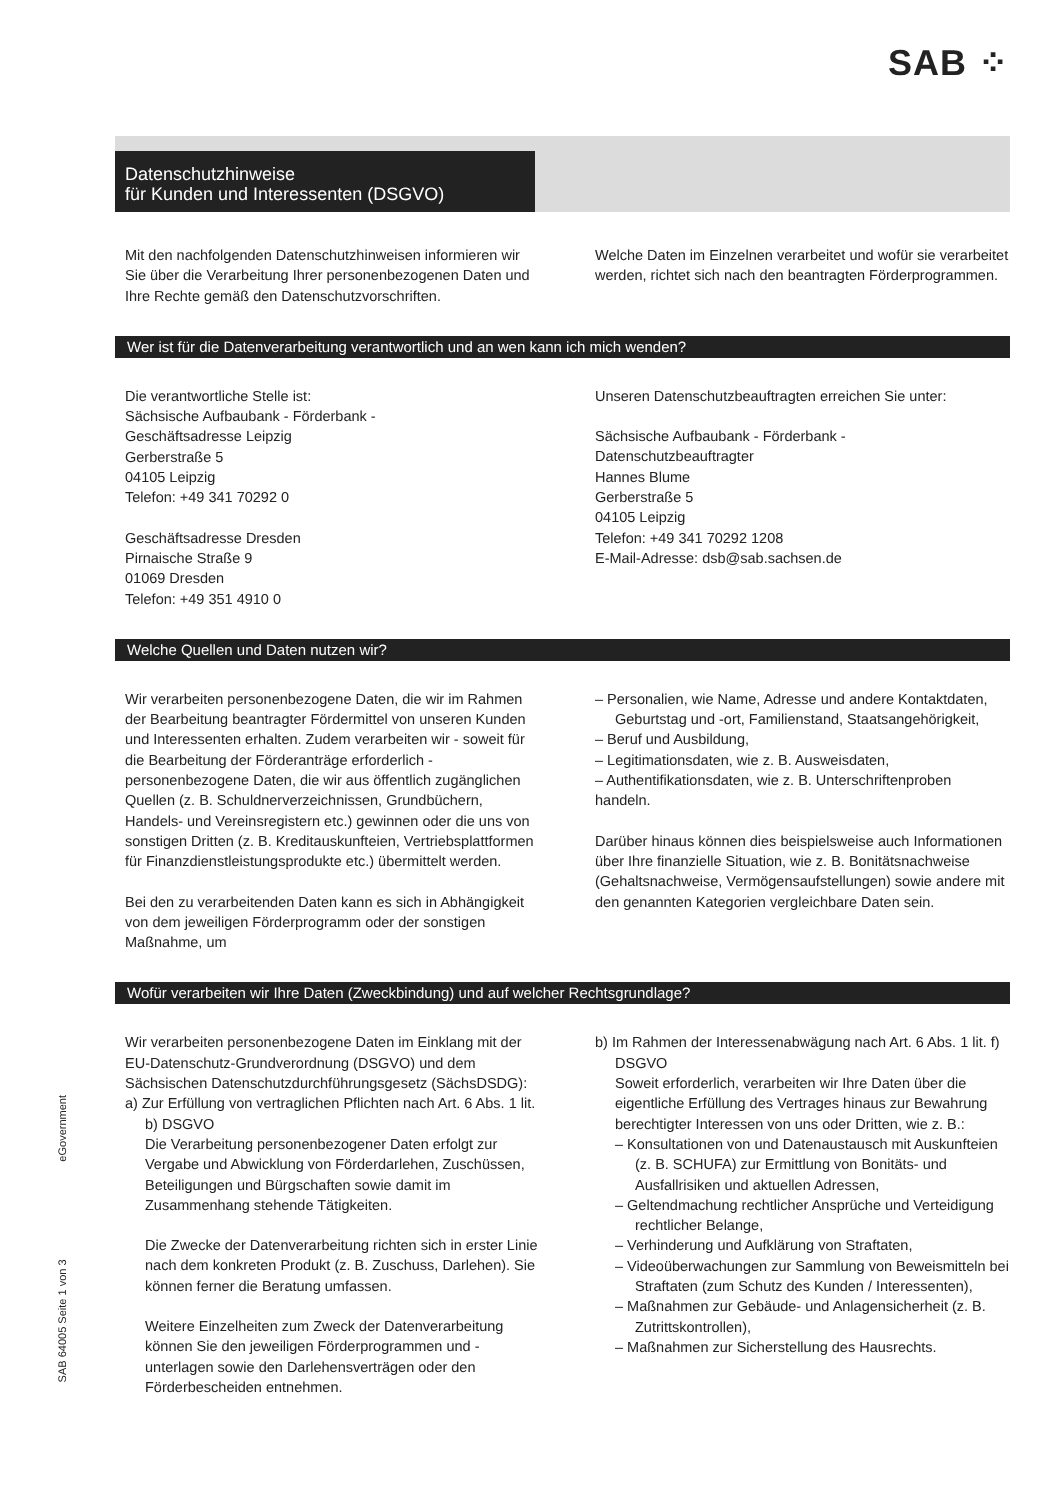SAB ⁘
Datenschutzhinweise
für Kunden und Interessenten (DSGVO)
Mit den nachfolgenden Datenschutzhinweisen informieren wir Sie über die Verarbeitung Ihrer personenbezogenen Daten und Ihre Rechte gemäß den Datenschutzvorschriften.
Welche Daten im Einzelnen verarbeitet und wofür sie verarbeitet werden, richtet sich nach den beantragten Förderprogrammen.
Wer ist für die Datenverarbeitung verantwortlich und an wen kann ich mich wenden?
Die verantwortliche Stelle ist:
Sächsische Aufbaubank - Förderbank -
Geschäftsadresse Leipzig
Gerberstraße 5
04105 Leipzig
Telefon: +49 341 70292 0
Geschäftsadresse Dresden
Pirnaische Straße 9
01069 Dresden
Telefon: +49 351 4910 0
Unseren Datenschutzbeauftragten erreichen Sie unter:
Sächsische Aufbaubank - Förderbank -
Datenschutzbeauftragter
Hannes Blume
Gerberstraße 5
04105 Leipzig
Telefon: +49 341 70292 1208
E-Mail-Adresse: dsb@sab.sachsen.de
Welche Quellen und Daten nutzen wir?
Wir verarbeiten personenbezogene Daten, die wir im Rahmen der Bearbeitung beantragter Fördermittel von unseren Kunden und Interessenten erhalten. Zudem verarbeiten wir - soweit für die Bearbeitung der Förderanträge erforderlich - personenbezogene Daten, die wir aus öffentlich zugänglichen Quellen (z. B. Schuldnerverzeichnissen, Grundbüchern, Handels- und Vereinsregistern etc.) gewinnen oder die uns von sonstigen Dritten (z. B. Kreditauskunfteien, Vertriebsplattformen für Finanzdienstleistungsprodukte etc.) übermittelt werden.
Bei den zu verarbeitenden Daten kann es sich in Abhängigkeit von dem jeweiligen Förderprogramm oder der sonstigen Maßnahme, um
– Personalien, wie Name, Adresse und andere Kontaktdaten, Geburtstag und -ort, Familienstand, Staatsangehörigkeit,
– Beruf und Ausbildung,
– Legitimationsdaten, wie z. B. Ausweisdaten,
– Authentifikationsdaten, wie z. B. Unterschriftenproben handeln.
Darüber hinaus können dies beispielsweise auch Informationen über Ihre finanzielle Situation, wie z. B. Bonitätsnachweise (Gehaltsnachweise, Vermögensaufstellungen) sowie andere mit den genannten Kategorien vergleichbare Daten sein.
Wofür verarbeiten wir Ihre Daten (Zweckbindung) und auf welcher Rechtsgrundlage?
Wir verarbeiten personenbezogene Daten im Einklang mit der EU-Datenschutz-Grundverordnung (DSGVO) und dem Sächsischen Datenschutzdurchführungsgesetz (SächsDSDG):
a) Zur Erfüllung von vertraglichen Pflichten nach Art. 6 Abs. 1 lit. b) DSGVO
Die Verarbeitung personenbezogener Daten erfolgt zur Vergabe und Abwicklung von Förderdarlehen, Zuschüssen, Beteiligungen und Bürgschaften sowie damit im Zusammenhang stehende Tätigkeiten.
Die Zwecke der Datenverarbeitung richten sich in erster Linie nach dem konkreten Produkt (z. B. Zuschuss, Darlehen). Sie können ferner die Beratung umfassen.
Weitere Einzelheiten zum Zweck der Datenverarbeitung können Sie den jeweiligen Förderprogrammen und -unterlagen sowie den Darlehensverträgen oder den Förderbescheiden entnehmen.
b) Im Rahmen der Interessenabwägung nach Art. 6 Abs. 1 lit. f) DSGVO
Soweit erforderlich, verarbeiten wir Ihre Daten über die eigentliche Erfüllung des Vertrages hinaus zur Bewahrung berechtigter Interessen von uns oder Dritten, wie z. B.:
– Konsultationen von und Datenaustausch mit Auskunfteien (z. B. SCHUFA) zur Ermittlung von Bonitäts- und Ausfallrisiken und aktuellen Adressen,
– Geltendmachung rechtlicher Ansprüche und Verteidigung rechtlicher Belange,
– Verhinderung und Aufklärung von Straftaten,
– Videoüberwachungen zur Sammlung von Beweismitteln bei Straftaten (zum Schutz des Kunden / Interessenten),
– Maßnahmen zur Gebäude- und Anlagensicherheit (z. B. Zutrittskontrollen),
– Maßnahmen zur Sicherstellung des Hausrechts.
SAB 64005 Seite 1 von 3 eGovernment